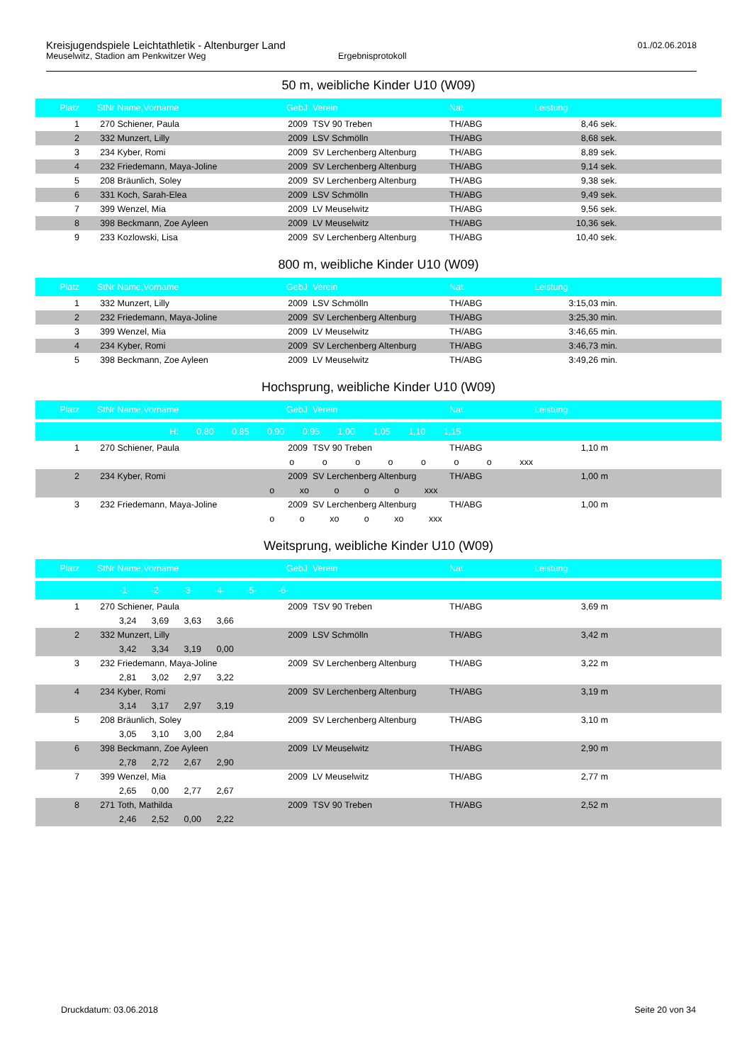Kreisjugendspiele Leichtathletik - Altenburger Land
01./02.06.2018
Meuselwitz, Stadion am Penkwitzer Weg Ergebnisprotokoll
50 m, weibliche Kinder U10 (W09)
| Platz | StNr | Name,Vorname | GebJ | Verein | Nat. | Leistung | |
| --- | --- | --- | --- | --- | --- | --- | --- |
| 1 | 270 | Schiener, Paula | 2009 | TSV 90 Treben | TH/ABG | 8,46 | sek. |
| 2 | 332 | Munzert, Lilly | 2009 | LSV Schmölln | TH/ABG | 8,68 | sek. |
| 3 | 234 | Kyber, Romi | 2009 | SV Lerchenberg Altenburg | TH/ABG | 8,89 | sek. |
| 4 | 232 | Friedemann, Maya-Joline | 2009 | SV Lerchenberg Altenburg | TH/ABG | 9,14 | sek. |
| 5 | 208 | Bräunlich, Soley | 2009 | SV Lerchenberg Altenburg | TH/ABG | 9,38 | sek. |
| 6 | 331 | Koch, Sarah-Elea | 2009 | LSV Schmölln | TH/ABG | 9,49 | sek. |
| 7 | 399 | Wenzel, Mia | 2009 | LV Meuselwitz | TH/ABG | 9,56 | sek. |
| 8 | 398 | Beckmann, Zoe Ayleen | 2009 | LV Meuselwitz | TH/ABG | 10,36 | sek. |
| 9 | 233 | Kozlowski, Lisa | 2009 | SV Lerchenberg Altenburg | TH/ABG | 10,40 | sek. |
800 m, weibliche Kinder U10 (W09)
| Platz | StNr | Name,Vorname | GebJ | Verein | Nat. | Leistung | |
| --- | --- | --- | --- | --- | --- | --- | --- |
| 1 | 332 | Munzert, Lilly | 2009 | LSV Schmölln | TH/ABG | 3:15,03 | min. |
| 2 | 232 | Friedemann, Maya-Joline | 2009 | SV Lerchenberg Altenburg | TH/ABG | 3:25,30 | min. |
| 3 | 399 | Wenzel, Mia | 2009 | LV Meuselwitz | TH/ABG | 3:46,65 | min. |
| 4 | 234 | Kyber, Romi | 2009 | SV Lerchenberg Altenburg | TH/ABG | 3:46,73 | min. |
| 5 | 398 | Beckmann, Zoe Ayleen | 2009 | LV Meuselwitz | TH/ABG | 3:49,26 | min. |
Hochsprung, weibliche Kinder U10 (W09)
| Platz | StNr | Name,Vorname | GebJ | Verein | Nat. | Leistung | |
| --- | --- | --- | --- | --- | --- | --- | --- |
| | H: 0,80 0,85 0,90 0,95 1,00 1,05 1,10 1,15 | | | | | | |
| 1 | 270 | Schiener, Paula | 2009 | TSV 90 Treben | TH/ABG | 1,10 | m |
| | o o o o o o o xxx | | | | | | |
| 2 | 234 | Kyber, Romi | 2009 | SV Lerchenberg Altenburg | TH/ABG | 1,00 | m |
| | o xo o o o xxx | | | | | | |
| 3 | 232 | Friedemann, Maya-Joline | 2009 | SV Lerchenberg Altenburg | TH/ABG | 1,00 | m |
| | o o xo o xo xxx | | | | | | |
Weitsprung, weibliche Kinder U10 (W09)
| Platz | StNr | Name,Vorname | GebJ | Verein | Nat. | Leistung | |
| --- | --- | --- | --- | --- | --- | --- | --- |
| | -1- -2- -3- -4- -5- -6- | | | | | | |
| 1 | 270 | Schiener, Paula | 2009 | TSV 90 Treben | TH/ABG | 3,69 | m |
| | 3,24 3,69 3,63 3,66 | | | | | | |
| 2 | 332 | Munzert, Lilly | 2009 | LSV Schmölln | TH/ABG | 3,42 | m |
| | 3,42 3,34 3,19 0,00 | | | | | | |
| 3 | 232 | Friedemann, Maya-Joline | 2009 | SV Lerchenberg Altenburg | TH/ABG | 3,22 | m |
| | 2,81 3,02 2,97 3,22 | | | | | | |
| 4 | 234 | Kyber, Romi | 2009 | SV Lerchenberg Altenburg | TH/ABG | 3,19 | m |
| | 3,14 3,17 2,97 3,19 | | | | | | |
| 5 | 208 | Bräunlich, Soley | 2009 | SV Lerchenberg Altenburg | TH/ABG | 3,10 | m |
| | 3,05 3,10 3,00 2,84 | | | | | | |
| 6 | 398 | Beckmann, Zoe Ayleen | 2009 | LV Meuselwitz | TH/ABG | 2,90 | m |
| | 2,78 2,72 2,67 2,90 | | | | | | |
| 7 | 399 | Wenzel, Mia | 2009 | LV Meuselwitz | TH/ABG | 2,77 | m |
| | 2,65 0,00 2,77 2,67 | | | | | | |
| 8 | 271 | Toth, Mathilda | 2009 | TSV 90 Treben | TH/ABG | 2,52 | m |
| | 2,46 2,52 0,00 2,22 | | | | | | |
Druckdatum: 03.06.2018 Seite 20 von 34